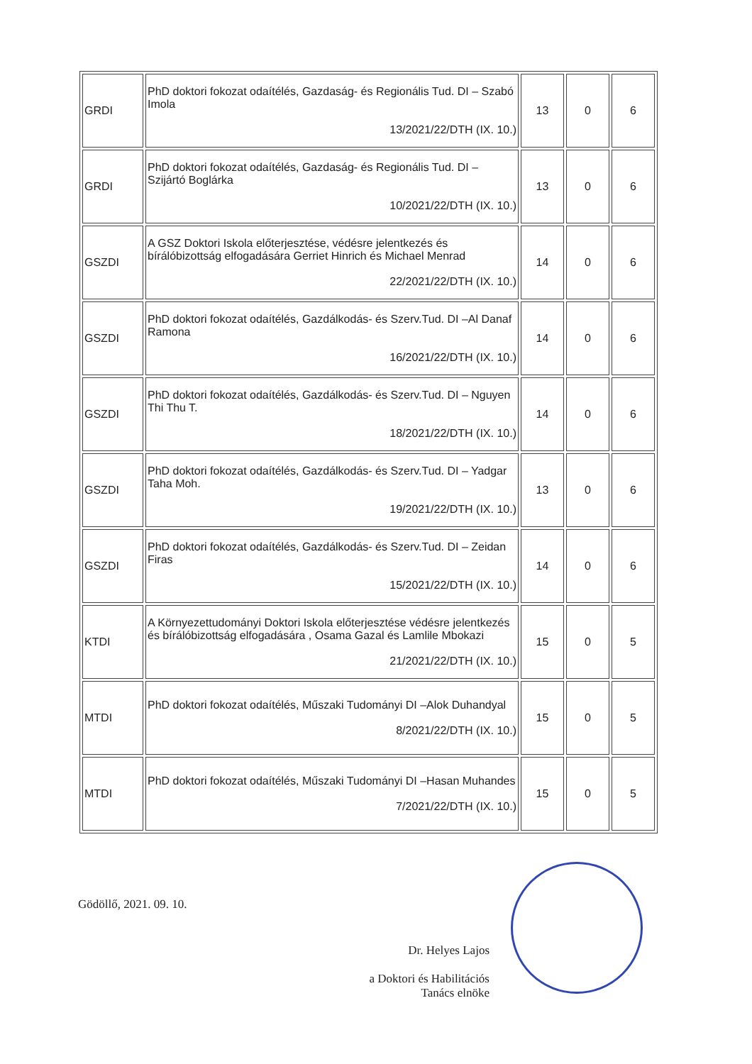| GRDI | PhD doktori fokozat odaítélés, Gazdaság- és Regionális Tud. DI – Szabó Imola 13/2021/22/DTH (IX. 10.) | 13 | 0 | 6 |
| GRDI | PhD doktori fokozat odaítélés, Gazdaság- és Regionális Tud. DI – Szijártó Boglárka 10/2021/22/DTH (IX. 10.) | 13 | 0 | 6 |
| GSZDI | A GSZ Doktori Iskola előterjesztése, védésre jelentkezés és bírálóbizottság elfogadására Gerriet Hinrich és Michael Menrad 22/2021/22/DTH (IX. 10.) | 14 | 0 | 6 |
| GSZDI | PhD doktori fokozat odaítélés, Gazdálkodás- és Szerv.Tud. DI –Al Danaf Ramona 16/2021/22/DTH (IX. 10.) | 14 | 0 | 6 |
| GSZDI | PhD doktori fokozat odaítélés, Gazdálkodás- és Szerv.Tud. DI – Nguyen Thi Thu T. 18/2021/22/DTH (IX. 10.) | 14 | 0 | 6 |
| GSZDI | PhD doktori fokozat odaítélés, Gazdálkodás- és Szerv.Tud. DI – Yadgar Taha Moh. 19/2021/22/DTH (IX. 10.) | 13 | 0 | 6 |
| GSZDI | PhD doktori fokozat odaítélés, Gazdálkodás- és Szerv.Tud. DI – Zeidan Firas 15/2021/22/DTH (IX. 10.) | 14 | 0 | 6 |
| KTDI | A Környezettudományi Doktori Iskola előterjesztése védésre jelentkezés és bírálóbizottság elfogadására , Osama Gazal és Lamlile Mbokazi 21/2021/22/DTH (IX. 10.) | 15 | 0 | 5 |
| MTDI | PhD doktori fokozat odaítélés, Műszaki Tudományi DI –Alok Duhandyal 8/2021/22/DTH (IX. 10.) | 15 | 0 | 5 |
| MTDI | PhD doktori fokozat odaítélés, Műszaki Tudományi DI –Hasan Muhandes 7/2021/22/DTH (IX. 10.) | 15 | 0 | 5 |
Gödöllő, 2021. 09. 10.
Dr. Helyes Lajos
a Doktori és Habilitációs Tanács elnöke